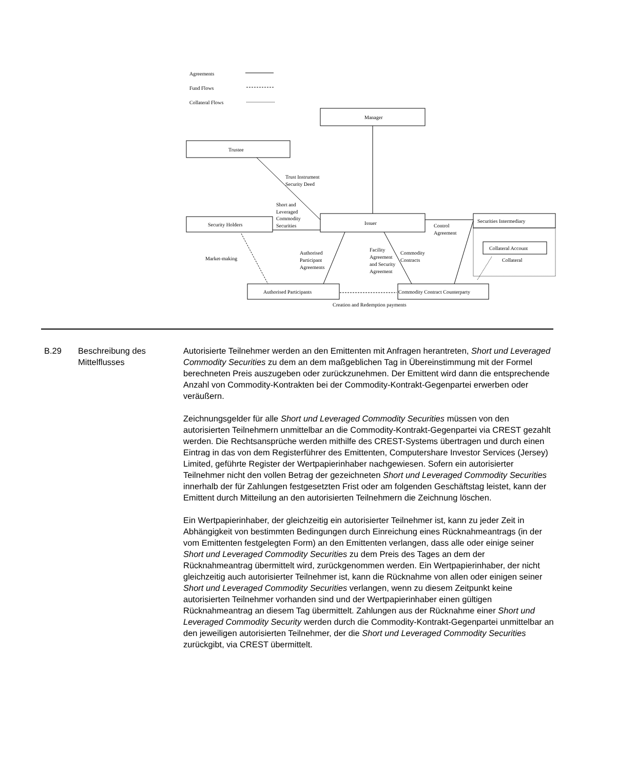Agreements
Fund Flows
Collateral Flows
Manager
Trustee
Trust Instrument
Security Deed
Short and
Leveraged
Commodity
Securities
Security Holders
Issuer
Securities Intermediary
Control
Agreement
Collateral Account
Collateral
Market-making
Authorised
Participant
Agreements
Facility
Agreement
and Security
Agreement
Commodity
Contracts
Authorised Participants
Commodity Contract Counterparty
Creation and Redemption payments
B.29 Beschreibung des Mittelflusses
Autorisierte Teilnehmer werden an den Emittenten mit Anfragen herantreten, Short und Leveraged Commodity Securities zu dem an dem maßgeblichen Tag in Übereinstimmung mit der Formel berechneten Preis auszugeben oder zurückzunehmen. Der Emittent wird dann die entsprechende Anzahl von Commodity-Kontrakten bei der Commodity-Kontrakt-Gegenpartei erwerben oder veräußern.
Zeichnungsgelder für alle Short und Leveraged Commodity Securities müssen von den autorisierten Teilnehmern unmittelbar an die Commodity-Kontrakt-Gegenpartei via CREST gezahlt werden. Die Rechtsansprüche werden mithilfe des CREST-Systems übertragen und durch einen Eintrag in das von dem Registerführer des Emittenten, Computershare Investor Services (Jersey) Limited, geführte Register der Wertpapierinhaber nachgewiesen. Sofern ein autorisierter Teilnehmer nicht den vollen Betrag der gezeichneten Short und Leveraged Commodity Securities innerhalb der für Zahlungen festgesetzten Frist oder am folgenden Geschäftstag leistet, kann der Emittent durch Mitteilung an den autorisierten Teilnehmern die Zeichnung löschen.
Ein Wertpapierinhaber, der gleichzeitig ein autorisierter Teilnehmer ist, kann zu jeder Zeit in Abhängigkeit von bestimmten Bedingungen durch Einreichung eines Rücknahmeantrags (in der vom Emittenten festgelegten Form) an den Emittenten verlangen, dass alle oder einige seiner Short und Leveraged Commodity Securities zu dem Preis des Tages an dem der Rücknahmeantrag übermittelt wird, zurückgenommen werden. Ein Wertpapierinhaber, der nicht gleichzeitig auch autorisierter Teilnehmer ist, kann die Rücknahme von allen oder einigen seiner Short und Leveraged Commodity Securities verlangen, wenn zu diesem Zeitpunkt keine autorisierten Teilnehmer vorhanden sind und der Wertpapierinhaber einen gültigen Rücknahmeantrag an diesem Tag übermittelt. Zahlungen aus der Rücknahme einer Short und Leveraged Commodity Security werden durch die Commodity-Kontrakt-Gegenpartei unmittelbar an den jeweiligen autorisierten Teilnehmer, der die Short und Leveraged Commodity Securities zurückgibt, via CREST übermittelt.